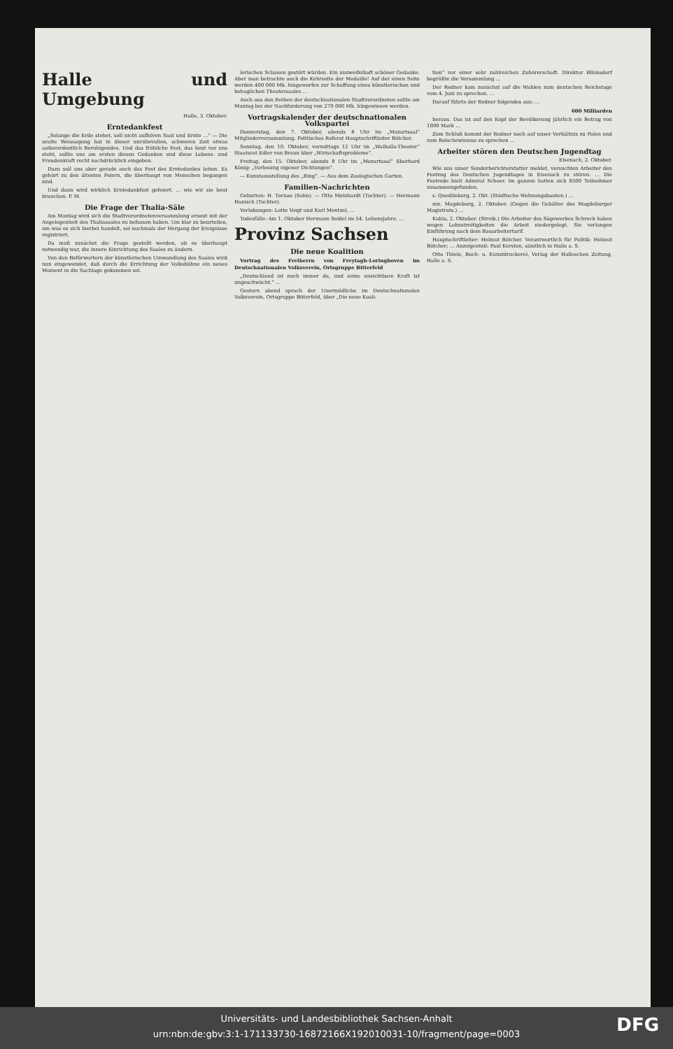Halle und Umgebung
Halle, 3. Oktober.
Erntedankfest
„Solange die Erde stehet, soll nicht aufhören Saat und Ernte …“ — Die uralte Weissagung hat in dieser unruhevollen, schweren Zeit etwas außerordentlich Beruhigendes. Und das fröhliche Fest, das heut vor uns steht, sollte uns am ersten diesen Gedanken und diese Lebens- und Freudenkraft recht nachdrücklich eingeben.
Dazu soll uns aber gerade auch das Fest des Erntedankes leiten. Es gehört zu den ältesten Feiern, die überhaupt von Menschen begangen sind.
Und dann wird wirklich Erntedankfest gefeiert. … wie wir sie heut brauchen. P. M.
Die Frage der Thalia-Säle
Am Montag wird sich die Stadtverordnetenversammlung erneut mit der Angelegenheit des Thaliasaales zu befassen haben. Um klar zu beurteilen, um was es sich hierbei handelt, sei nochmals der Hergang der Ereignisse registriert.
Da muß zunächst die Frage gestellt werden, ob es überhaupt notwendig war, die innere Einrichtung des Saales zu ändern.
Von den Befürwortern der künstlerischen Umwandlung des Saales wird nun eingewendet, daß durch die Errichtung der Volksbühne ein neues Moment in die Sachlage gekommen sei.
lerischen Schauen gestört würden. Ein unzweifelhaft schöner Gedanke. Aber man betrachte auch die Kehrseite der Medaille! Auf der einen Seite werden 400 000 Mk. hingeworfen zur Schaffung eines künstlerischen und behaglichen Theatersaales …
Auch aus den Reihen der deutschnationalen Stadtverordneten sollte am Montag bei der Nachforderung von 270 000 Mk. hingewiesen werden.
Vortragskalender der deutschnationalen Volkspartei
Donnerstag, den 7. Oktober, abends 8 Uhr im „Mozartsaal“ Mitgliederversammlung. Politisches Referat Hauptschriftleiter Bötcher.
Sonntag, den 10. Oktober, vormittags 12 Uhr im „Walhalla-Theater“ Staatsrat Edler von Braun über „Wirtschaftsprobleme“.
Freitag, den 15. Oktober, abends 8 Uhr im „Mozartsaal“ Eberhard König: „Vorlesung eigener Dichtungen“.
— Kunstausstellung des „Ring“. — Aus dem Zoologischen Garten.
Familien-Nachrichten
Geburten: H. Tornau (Sohn). — Otto Meinhardt (Tochter). — Hermann Hanisch (Tochter).
Verlobungen: Lotte Voigt und Karl Mentzel, …
Todesfälle: Am 1. Oktober Hermann Seidel im 54. Lebensjahre. …
Provinz Sachsen
Die neue Koalition
Vortrag des Freiherrn von Freytagh-Loringhoven im Deutschnationalen Volksverein, Ortsgruppe Bitterfeld
„Deutschland ist noch immer da, und seine unsichtbare Kraft ist ungeschwächt.“ …
Gestern abend sprach der Unermüdliche im Deutschnationalen Volksverein, Ortsgruppe Bitterfeld, über „Die neue Koali-
tion“ vor einer sehr zahlreichen Zuhörerschaft. Direktor Blümsdorf begrüßte die Versammlung …
Der Redner kam zunächst auf die Wahlen zum deutschen Reichstage vom 4. Juni zu sprechen. …
Darauf führte der Redner folgendes aus: …
600 Milliarden
heraus. Das ist auf den Kopf der Bevölkerung jährlich ein Betrag von 1000 Mark …
Zum Schluß kommt der Redner noch auf unser Verhältnis zu Polen und zum Bolschewismus zu sprechen …
Arbeiter stören den Deutschen Jugendtag
Eisenach, 2. Oktober.
Wie uns unser Sonderberichterstatter meldet, versuchten Arbeiter den Festzug des Deutschen Jugendtages in Eisenach zu stören. … Die Festrede hielt Admiral Scheer. Im ganzen hatten sich 8500 Teilnehmer zusammengefunden.
s. Quedlinburg, 2. Okt. (Städtische Wohnungsbauten.) …
mn. Magdeburg, 2. Oktober. (Gegen die Gehälter des Magdeburger Magistrats.) …
Kahla, 2. Oktober. (Streik.) Die Arbeiter des Sägewerkes Schreck haben wegen Lohnstreitigkeiten die Arbeit niedergelegt. Sie verlangen Einführung nach dem Bauarbeitertarif.
Hauptschriftleiter: Helmut Bötcher. Verantwortlich für Politik: Helmut Bötcher; … Anzeigenteil: Paul Kersten, sämtlich in Halle a. S.
Otto Thiele, Buch- u. Kunstdruckerei, Verlag der Halleschen Zeitung, Halle a. S.
Universitäts- und Landesbibliothek Sachsen-Anhalt
urn:nbn:de:gbv:3:1-171133730-16872166X192010031-10/fragment/page=0003
DFG